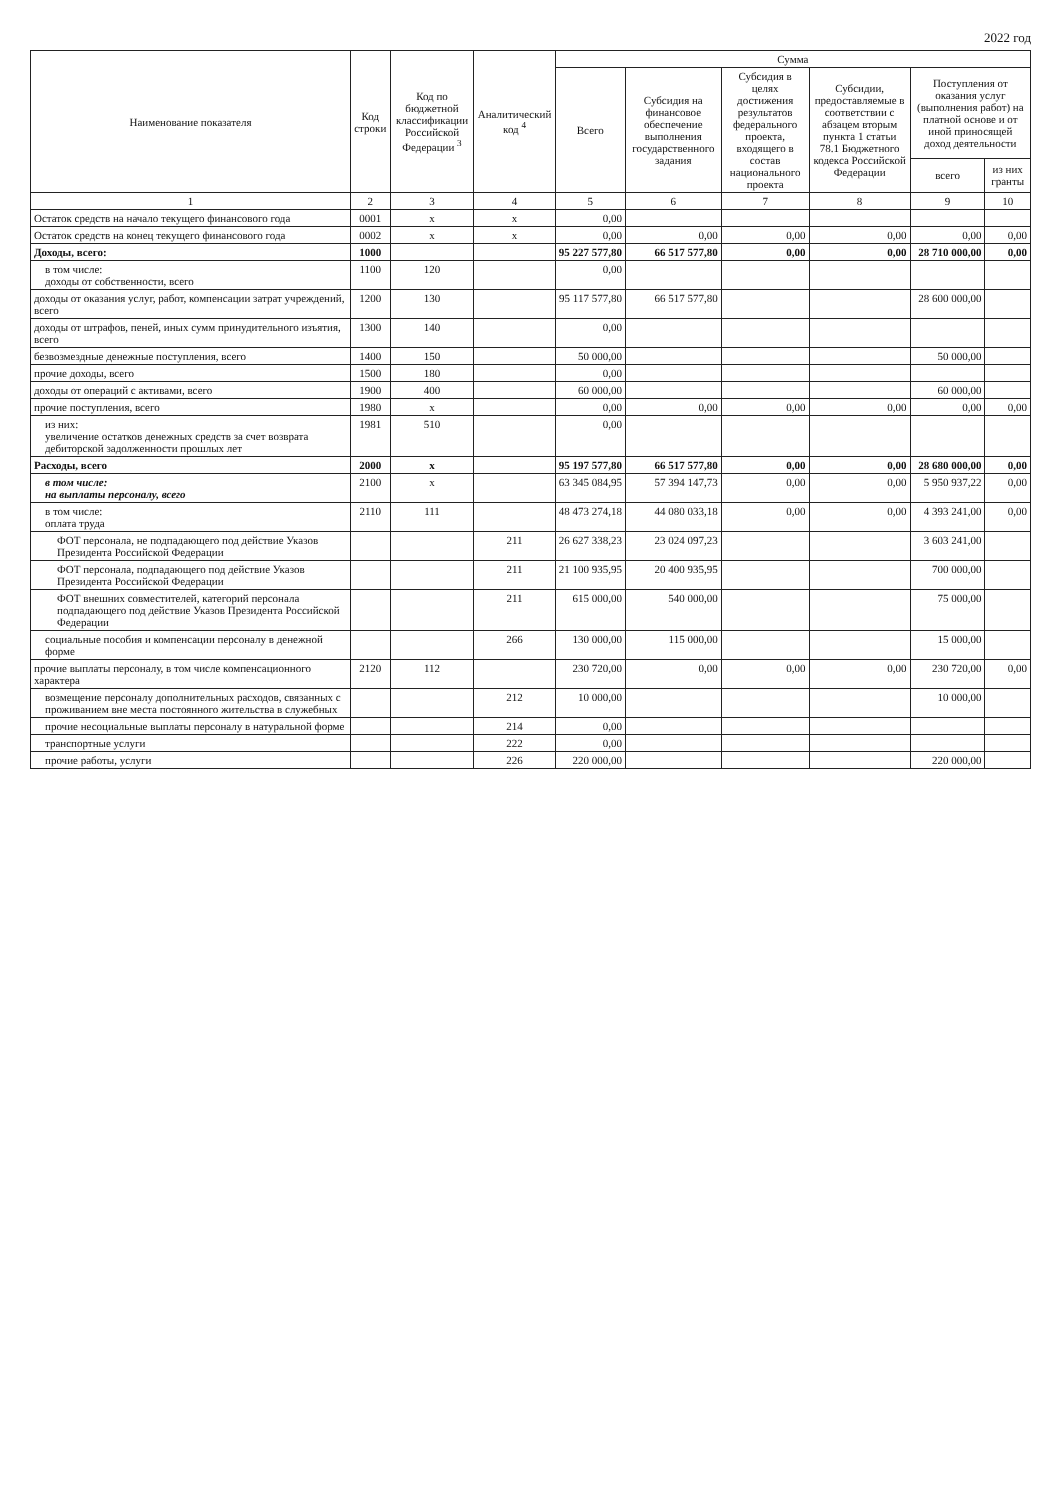2022 год
| Наименование показателя | Код строки | Код по бюджетной классификации Российской Федерации <sup>3</sup> | Аналитический код <sup>4</sup> | Сумма | | | | | |
| --- | --- | --- | --- | --- | --- | --- | --- | --- | --- |
| | | | | Всего | Субсидия на финансовое обеспечение выполнения государственного задания | Субсидия в целях достижения результатов федерального проекта, входящего в состав национального проекта | Субсидии, предоставляемые в соответствии с абзацем вторым пункта 1 статьи 78.1 Бюджетного кодекса Российской Федерации | Поступления от оказания услуг (выполнения работ) на платной основе и от иной приносящей доход деятельности | |
| | | | | | | | | всего | из них гранты |
| 1 | 2 | 3 | 4 | 5 | 6 | 7 | 8 | 9 | 10 |
| Остаток средств на начало текущего финансового года | 0001 | x | x | 0,00 | | | | | |
| Остаток средств на конец текущего финансового года | 0002 | x | x | 0,00 | 0,00 | 0,00 | 0,00 | 0,00 | 0,00 |
| Доходы, всего: | 1000 | | | 95 227 577,80 | 66 517 577,80 | 0,00 | 0,00 | 28 710 000,00 | 0,00 |
| в том числе: доходы от собственности, всего | 1100 | 120 | | 0,00 | | | | | |
| доходы от оказания услуг, работ, компенсации затрат учреждений, всего | 1200 | 130 | | 95 117 577,80 | 66 517 577,80 | | | 28 600 000,00 | |
| доходы от штрафов, пеней, иных сумм принудительного изъятия, всего | 1300 | 140 | | 0,00 | | | | | |
| безвозмездные денежные поступления, всего | 1400 | 150 | | 50 000,00 | | | | 50 000,00 | |
| прочие доходы, всего | 1500 | 180 | | 0,00 | | | | | |
| доходы от операций с активами, всего | 1900 | 400 | | 60 000,00 | | | | 60 000,00 | |
| прочие поступления, всего | 1980 | x | | 0,00 | 0,00 | 0,00 | 0,00 | 0,00 | 0,00 |
| из них: увеличение остатков денежных средств за счет возврата дебиторской задолженности прошлых лет | 1981 | 510 | | 0,00 | | | | | |
| Расходы, всего | 2000 | x | | 95 197 577,80 | 66 517 577,80 | 0,00 | 0,00 | 28 680 000,00 | 0,00 |
| в том числе: на выплаты персоналу, всего | 2100 | x | | 63 345 084,95 | 57 394 147,73 | 0,00 | 0,00 | 5 950 937,22 | 0,00 |
| в том числе: оплата труда | 2110 | 111 | | 48 473 274,18 | 44 080 033,18 | 0,00 | 0,00 | 4 393 241,00 | 0,00 |
| ФОТ персонала, не подпадающего под действие Указов Президента Российской Федерации | | | 211 | 26 627 338,23 | 23 024 097,23 | | | 3 603 241,00 | |
| ФОТ персонала, подпадающего под действие Указов Президента Российской Федерации | | | 211 | 21 100 935,95 | 20 400 935,95 | | | 700 000,00 | |
| ФОТ внешних совместителей, категорий персонала подпадающего под действие Указов Президента Российской Федерации | | | 211 | 615 000,00 | 540 000,00 | | | 75 000,00 | |
| социальные пособия и компенсации персоналу в денежной форме | | | 266 | 130 000,00 | 115 000,00 | | | 15 000,00 | |
| прочие выплаты персоналу, в том числе компенсационного характера | 2120 | 112 | | 230 720,00 | 0,00 | 0,00 | 0,00 | 230 720,00 | 0,00 |
| возмещение персоналу дополнительных расходов, связанных с проживанием вне места постоянного жительства в служебных | | | 212 | 10 000,00 | | | | 10 000,00 | |
| прочие несоциальные выплаты персоналу в натуральной форме | | | 214 | 0,00 | | | | | |
| транспортные услуги | | | 222 | 0,00 | | | | | |
| прочие работы, услуги | | | 226 | 220 000,00 | | | | 220 000,00 | |